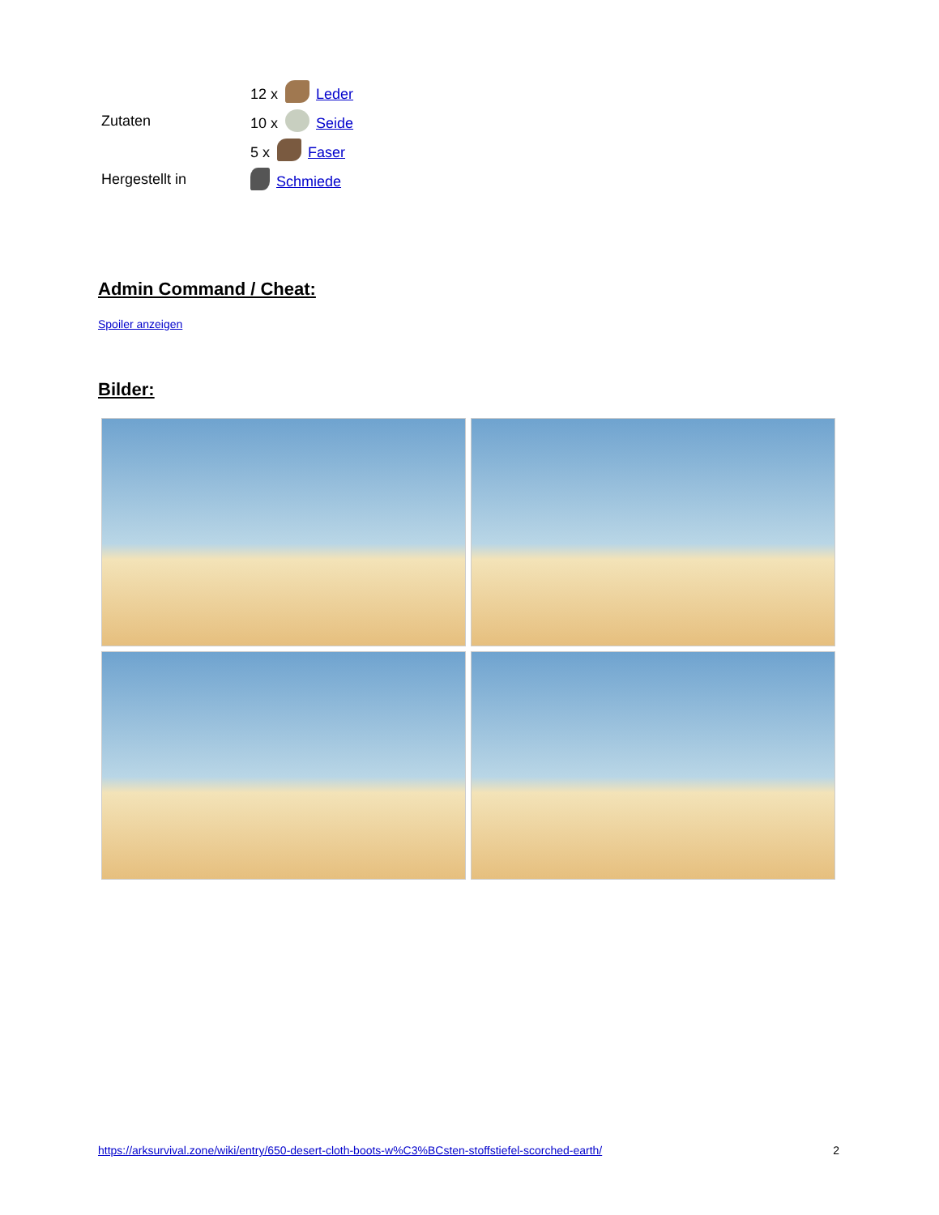| Zutaten | 12 x Leder |
| | 10 x Seide |
| | 5 x Faser |
| Hergestellt in | Schmiede |
Admin Command / Cheat:
Spoiler anzeigen
Bilder:
https://arksurvival.zone/wiki/entry/650-desert-cloth-boots-w%C3%BCsten-stoffstiefel-scorched-earth/ 2